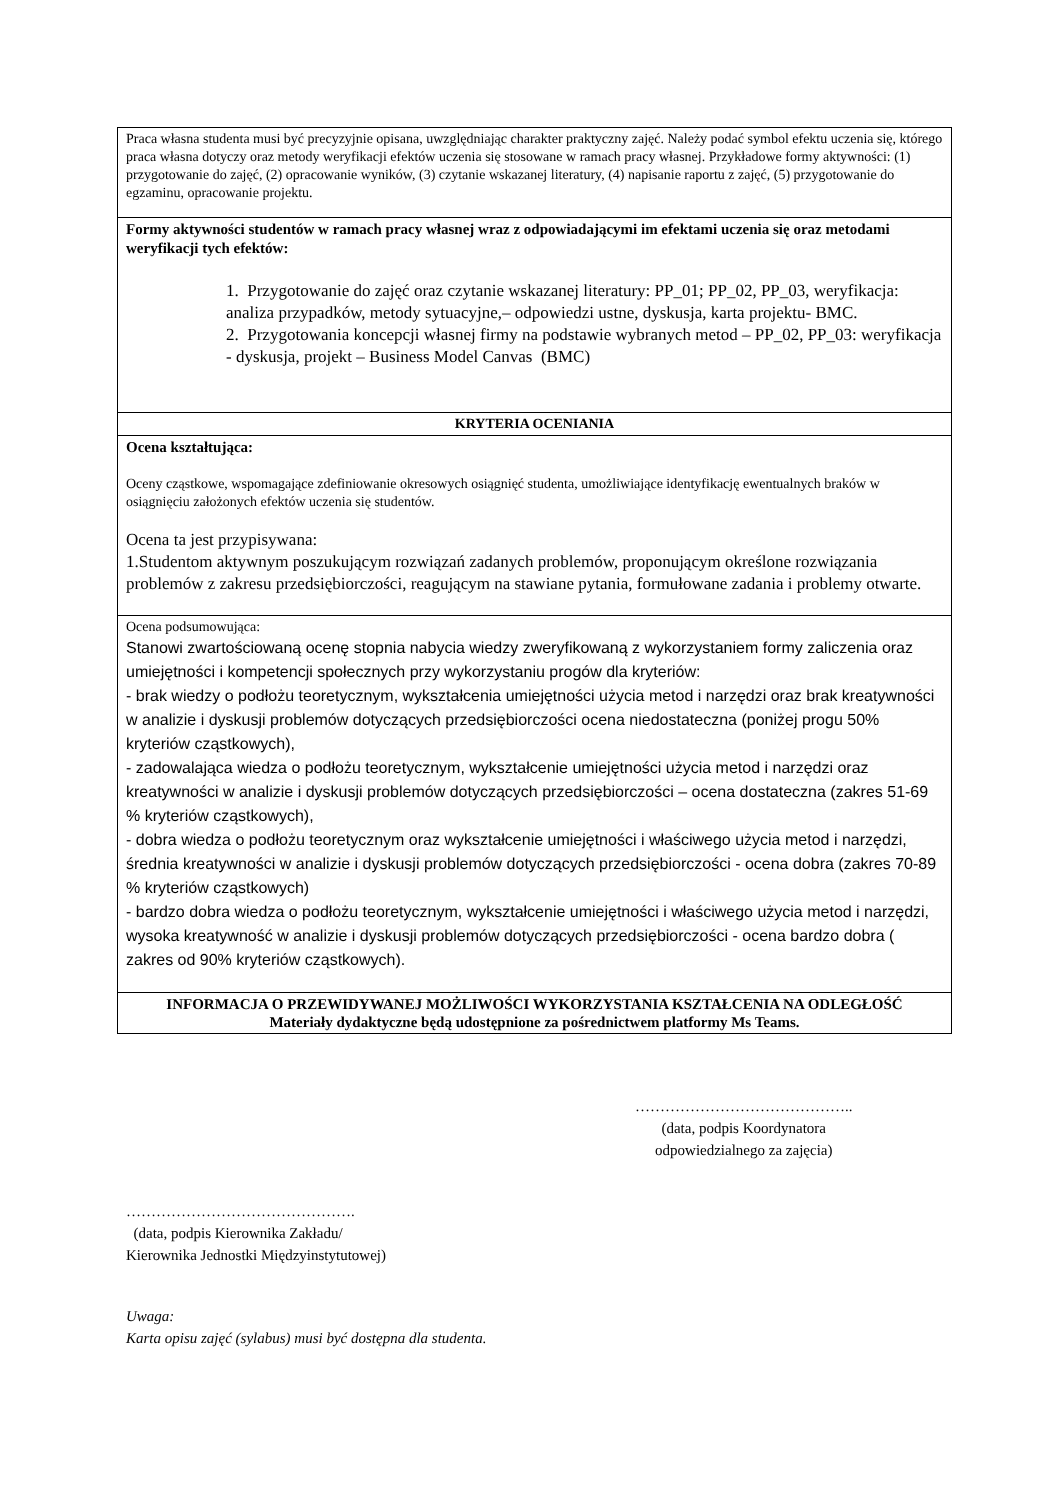| Praca własna studenta musi być precyzyjnie opisana, uwzględniając charakter praktyczny zajęć. Należy podać symbol efektu uczenia się, którego praca własna dotyczy oraz metody weryfikacji efektów uczenia się stosowane w ramach pracy własnej. Przykładowe formy aktywności: (1) przygotowanie do zajęć, (2) opracowanie wyników, (3) czytanie wskazanej literatury, (4) napisanie raportu z zajęć, (5) przygotowanie do egzaminu, opracowanie projektu. |
| Formy aktywności studentów w ramach pracy własnej wraz z odpowiadającymi im efektami uczenia się oraz metodami weryfikacji tych efektów: 1. Przygotowanie do zajęć oraz czytanie wskazanej literatury: PP_01; PP_02, PP_03, weryfikacja: analiza przypadków, metody sytuacyjne,– odpowiedzi ustne, dyskusja, karta projektu- BMC. 2. Przygotowania koncepcji własnej firmy na podstawie wybranych metod – PP_02, PP_03: weryfikacja - dyskusja, projekt – Business Model Canvas (BMC) |
| KRYTERIA OCENIANIA |
| Ocena kształtująca: Oceny cząstkowe, wspomagające zdefiniowanie okresowych osiągnięć studenta, umożliwiające identyfikację ewentualnych braków w osiągnięciu założonych efektów uczenia się studentów. Ocena ta jest przypisywana: 1.Studentom aktywnym poszukującym rozwiązań zadanych problemów, proponującym określone rozwiązania problemów z zakresu przedsiębiorczości, reagującym na stawiane pytania, formułowane zadania i problemy otwarte. |
| Ocena podsumowująca: Stanowi zwartościowaną ocenę stopnia nabycia wiedzy zweryfikowaną z wykorzystaniem formy zaliczenia oraz umiejętności i kompetencji społecznych przy wykorzystaniu progów dla kryteriów: - brak wiedzy o podłożu teoretycznym, wykształcenia umiejętności użycia metod i narzędzi oraz brak kreatywności w analizie i dyskusji problemów dotyczących przedsiębiorczości ocena niedostateczna (poniżej progu 50% kryteriów cząstkowych), - zadowalająca wiedza o podłożu teoretycznym, wykształcenie umiejętności użycia metod i narzędzi oraz kreatywności w analizie i dyskusji problemów dotyczących przedsiębiorczości – ocena dostateczna (zakres 51-69 % kryteriów cząstkowych), - dobra wiedza o podłożu teoretycznym oraz wykształcenie umiejętności i właściwego użycia metod i narzędzi, średnia kreatywności w analizie i dyskusji problemów dotyczących przedsiębiorczości - ocena dobra (zakres 70-89 % kryteriów cząstkowych) - bardzo dobra wiedza o podłożu teoretycznym, wykształcenie umiejętności i właściwego użycia metod i narzędzi, wysoka kreatywność w analizie i dyskusji problemów dotyczących przedsiębiorczości - ocena bardzo dobra ( zakres od 90% kryteriów cząstkowych). |
| INFORMACJA O PRZEWIDYWANEJ MOŻLIWOŚCI WYKORZYSTANIA KSZTAŁCENIA NA ODLEGŁOŚĆ Materiały dydaktyczne będą udostępnione za pośrednictwem platformy Ms Teams. |
……………………………………..
(data, podpis Koordynatora
odpowiedzialnego za zajęcia)
……………………………………….
(data, podpis Kierownika Zakładu/
Kierownika Jednostki Międzyinstytutowej)
Uwaga:
Karta opisu zajęć (sylabus) musi być dostępna dla studenta.